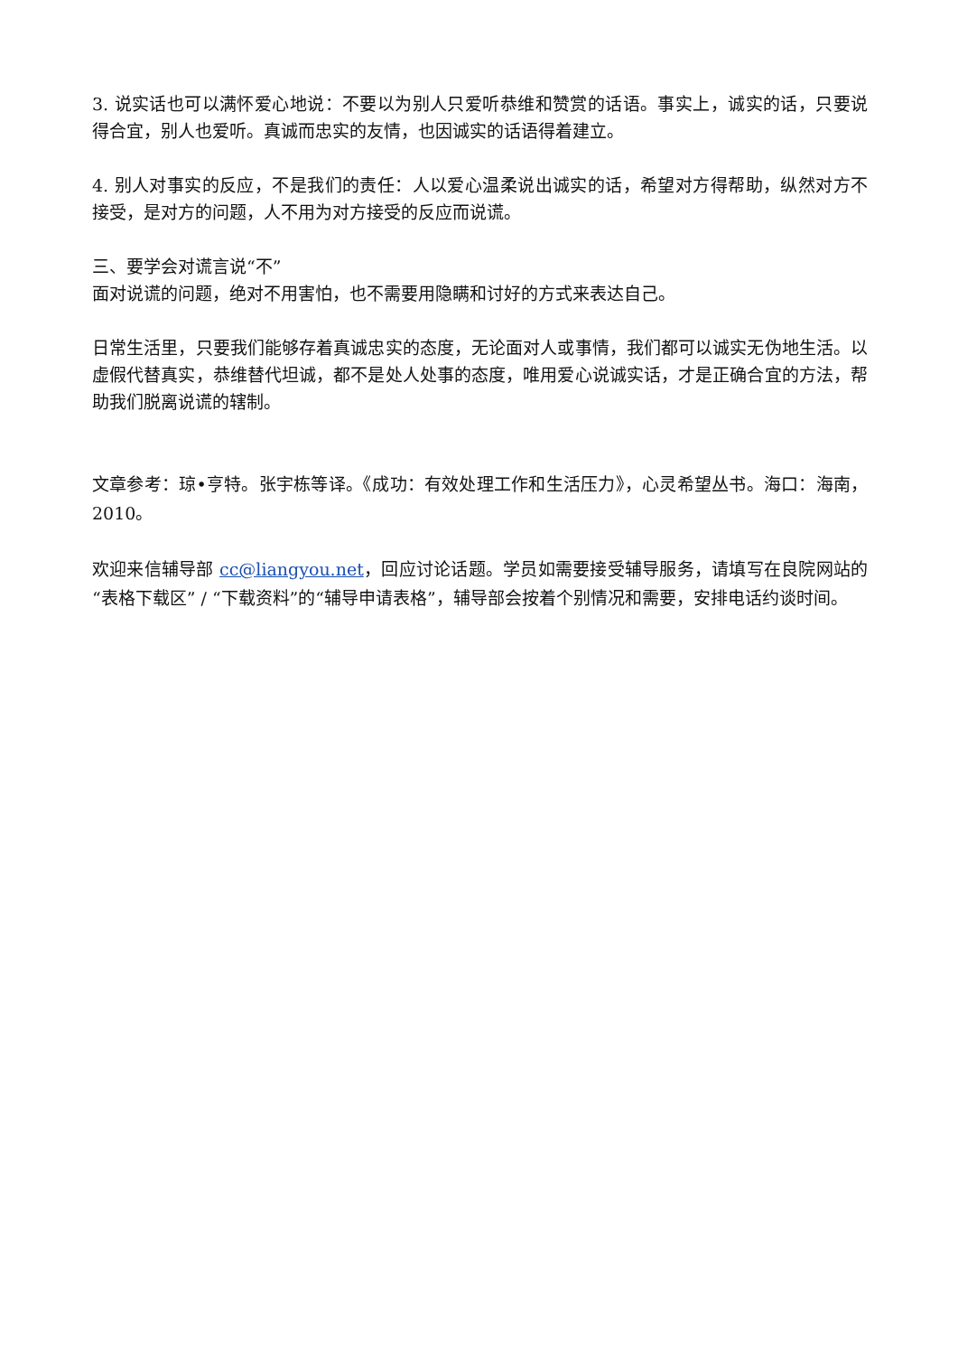3. 说实话也可以满怀爱心地说：不要以为别人只爱听恭维和赞赏的话语。事实上，诚实的话，只要说得合宜，别人也爱听。真诚而忠实的友情，也因诚实的话语得着建立。
4. 别人对事实的反应，不是我们的责任：人以爱心温柔说出诚实的话，希望对方得帮助，纵然对方不接受，是对方的问题，人不用为对方接受的反应而说谎。
三、要学会对谎言说“不”
面对说谎的问题，绝对不用害怕，也不需要用隐瞒和讨好的方式来表达自己。
日常生活里，只要我们能够存着真诚忠实的态度，无论面对人或事情，我们都可以诚实无伪地生活。以虚假代替真实，恭维替代坦诚，都不是处人处事的态度，唯用爱心说诚实话，才是正确合宜的方法，帮助我们脱离说谎的辖制。
文章参考：琼•亨特。张宇栋等译。《成功：有效处理工作和生活压力》，心灵希望丛书。海口：海南，2010。
欢迎来信辅导部 cc@liangyou.net，回应讨论话题。学员如需要接受辅导服务，请填写在良院网站的“表格下载区” / “下载资料”的“辅导申请表格”，辅导部会按着个别情况和需要，安排电话约谈时间。